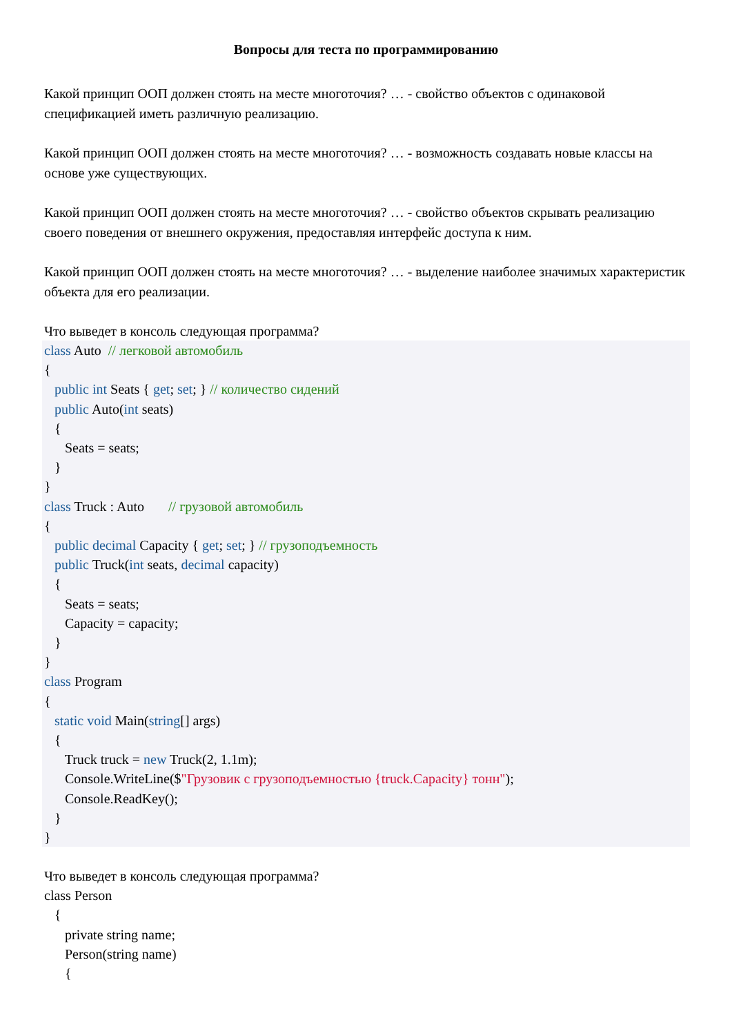Вопросы для теста по программированию
Какой принцип ООП должен стоять на месте многоточия? … - свойство объектов с одинаковой спецификацией иметь различную реализацию.
Какой принцип ООП должен стоять на месте многоточия? … - возможность создавать новые классы на основе уже существующих.
Какой принцип ООП должен стоять на месте многоточия? … - свойство объектов скрывать реализацию своего поведения от внешнего окружения, предоставляя интерфейс доступа к ним.
Какой принцип ООП должен стоять на месте многоточия? … - выделение наиболее значимых характеристик объекта для его реализации.
Что выведет в консоль следующая программа?
class Auto // легковой автомобиль { public int Seats { get; set; } // количество сидений public Auto(int seats) { Seats = seats; } } class Truck : Auto // грузовой автомобиль { public decimal Capacity { get; set; } // грузоподъемность public Truck(int seats, decimal capacity) { Seats = seats; Capacity = capacity; } } class Program { static void Main(string[] args) { Truck truck = new Truck(2, 1.1m); Console.WriteLine($"Грузовик с грузоподъемностью {truck.Capacity} тонн"); Console.ReadKey(); } }
Что выведет в консоль следующая программа?
class Person { private string name; Person(string name) {